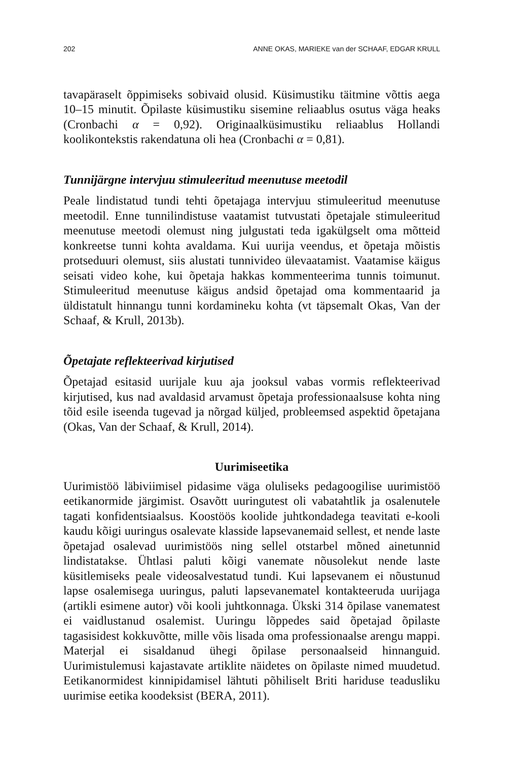202 ANNE OKAS, MARIEKE van der SCHAAF, EDGAR KRULL
tavapäraselt õppimiseks sobivaid olusid. Küsimustiku täitmine võttis aega 10–15 minutit. Õpilaste küsimustiku sisemine reliaablus osutus väga heaks (Cronbachi α = 0,92). Originaalküsimustiku reliaablus Hollandi koolikontekstis rakendatuna oli hea (Cronbachi α = 0,81).
Tunnijärgne intervjuu stimuleeritud meenutuse meetodil
Peale lindistatud tundi tehti õpetajaga intervjuu stimuleeritud meenutuse meetodil. Enne tunnilindistuse vaatamist tutvustati õpetajale stimuleeritud meenutuse meetodi olemust ning julgustati teda igakülgselt oma mõtteid konkreetse tunni kohta avaldama. Kui uurija veendus, et õpetaja mõistis protseduuri olemust, siis alustati tunnivideo ülevaatamist. Vaatamise käigus seisati video kohe, kui õpetaja hakkas kommenteerima tunnis toimunut. Stimuleeritud meenutuse käigus andsid õpetajad oma kommentaarid ja üldistatult hinnangu tunni kordamineku kohta (vt täpsemalt Okas, Van der Schaaf, & Krull, 2013b).
Õpetajate reflekteerivad kirjutised
Õpetajad esitasid uurijale kuu aja jooksul vabas vormis reflekteerivad kirjutised, kus nad avaldasid arvamust õpetaja professionaalsuse kohta ning tõid esile iseenda tugevad ja nõrgad küljed, probleemsed aspektid õpetajana (Okas, Van der Schaaf, & Krull, 2014).
Uurimiseetika
Uurimistöö läbiviimisel pidasime väga oluliseks pedagoogilise uurimistöö eetikanormide järgimist. Osavõtt uuringutest oli vabatahtlik ja osalenutele tagati konfidentsiaalsus. Koostöös koolide juhtkondadega teavitati e-kooli kaudu kõigi uuringus osalevate klasside lapsevanemaid sellest, et nende laste õpetajad osalevad uurimistöös ning sellel otstarbel mõned ainetunnid lindistatakse. Ühtlasi paluti kõigi vanemate nõusolekut nende laste küsitlemiseks peale videosalvestatud tundi. Kui lapsevanem ei nõustunud lapse osalemisega uuringus, paluti lapsevanematel kontakteeruda uurijaga (artikli esimene autor) või kooli juhtkonnaga. Ükski 314 õpilase vanematest ei vaidlustanud osalemist. Uuringu lõppedes said õpetajad õpilaste tagasisidest kokkuvõtte, mille võis lisada oma professionaalse arengu mappi. Materjal ei sisaldanud ühegi õpilase personaalseid hinnanguid. Uurimistulemusi kajastavate artiklite näidetes on õpilaste nimed muudetud. Eetikanormidest kinnipidamisel lähtuti põhiliselt Briti hariduse teadusliku uurimise eetika koodeksist (BERA, 2011).